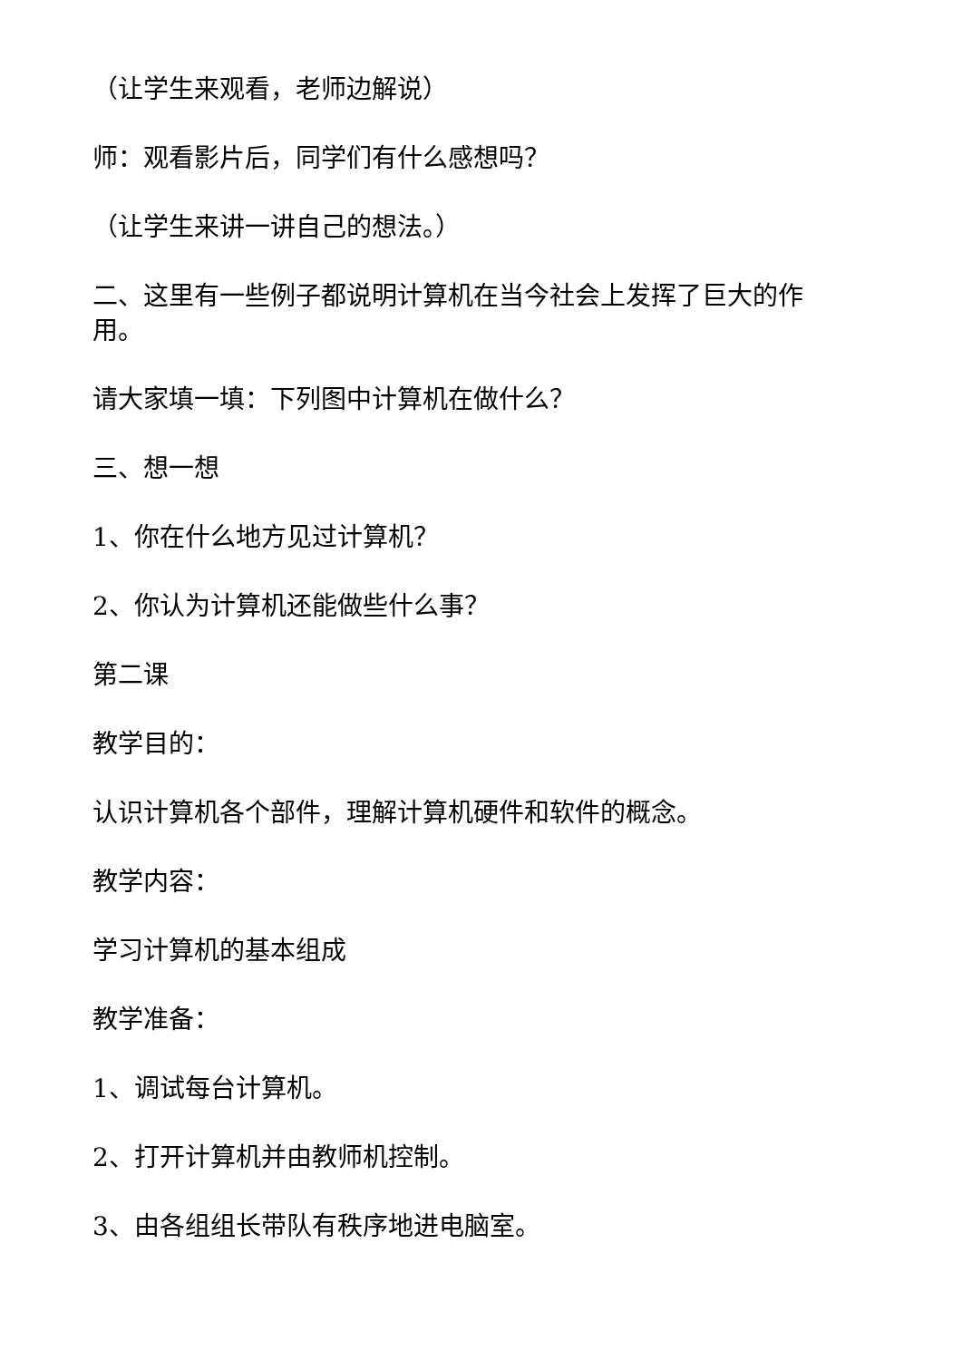（让学生来观看，老师边解说）
师：观看影片后，同学们有什么感想吗？
（让学生来讲一讲自己的想法。）
二、这里有一些例子都说明计算机在当今社会上发挥了巨大的作用。
请大家填一填：下列图中计算机在做什么？
三、想一想
1、你在什么地方见过计算机？
2、你认为计算机还能做些什么事？
第二课
教学目的：
认识计算机各个部件，理解计算机硬件和软件的概念。
教学内容：
学习计算机的基本组成
教学准备：
1、调试每台计算机。
2、打开计算机并由教师机控制。
3、由各组组长带队有秩序地进电脑室。